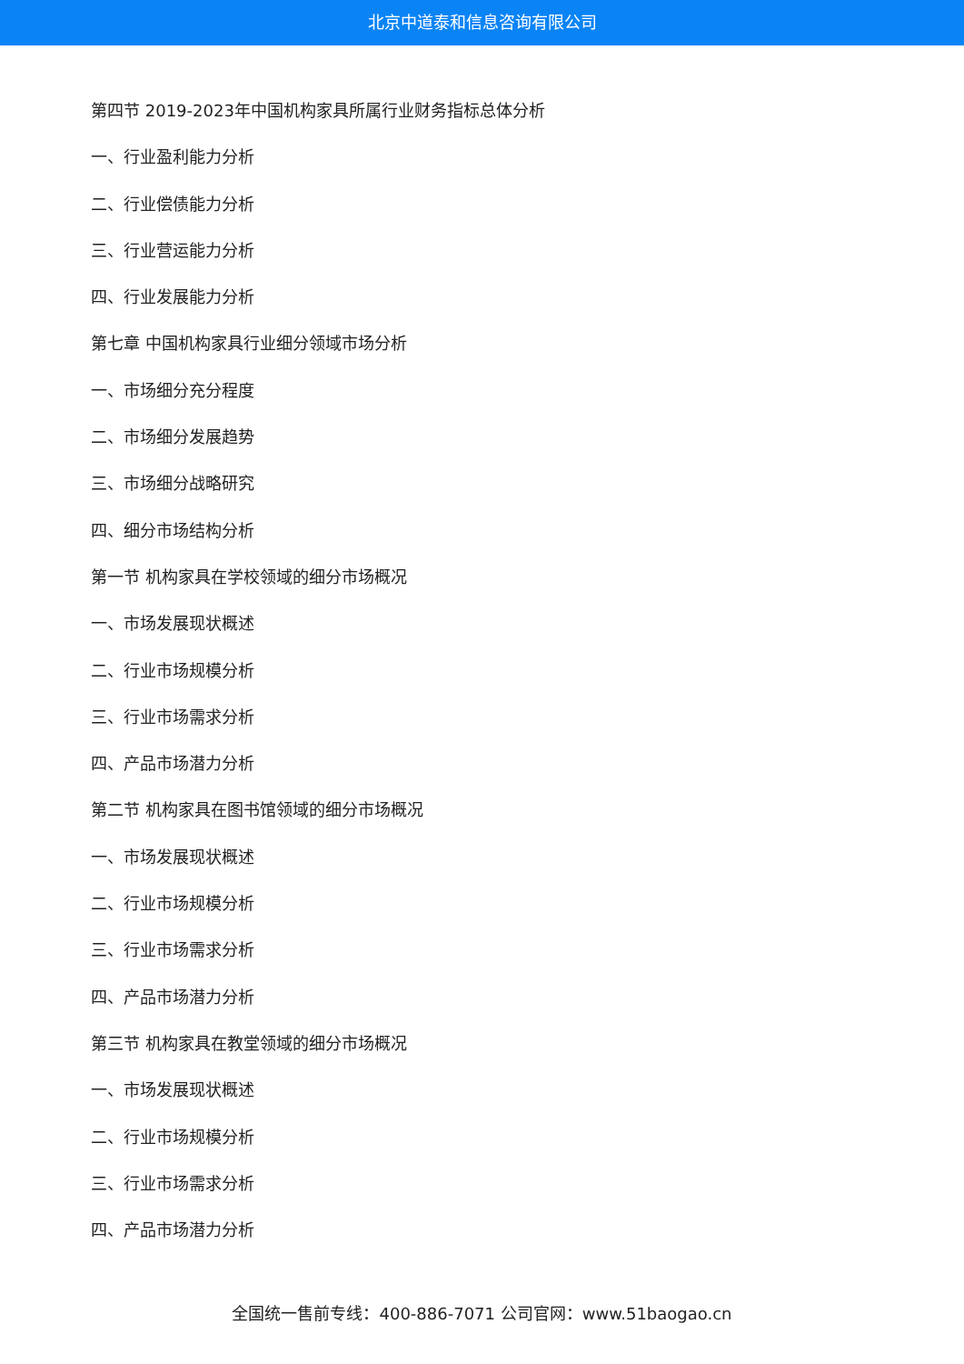北京中道泰和信息咨询有限公司
第四节 2019-2023年中国机构家具所属行业财务指标总体分析
一、行业盈利能力分析
二、行业偿债能力分析
三、行业营运能力分析
四、行业发展能力分析
第七章 中国机构家具行业细分领域市场分析
一、市场细分充分程度
二、市场细分发展趋势
三、市场细分战略研究
四、细分市场结构分析
第一节 机构家具在学校领域的细分市场概况
一、市场发展现状概述
二、行业市场规模分析
三、行业市场需求分析
四、产品市场潜力分析
第二节 机构家具在图书馆领域的细分市场概况
一、市场发展现状概述
二、行业市场规模分析
三、行业市场需求分析
四、产品市场潜力分析
第三节 机构家具在教堂领域的细分市场概况
一、市场发展现状概述
二、行业市场规模分析
三、行业市场需求分析
四、产品市场潜力分析
全国统一售前专线：400-886-7071 公司官网：www.51baogao.cn